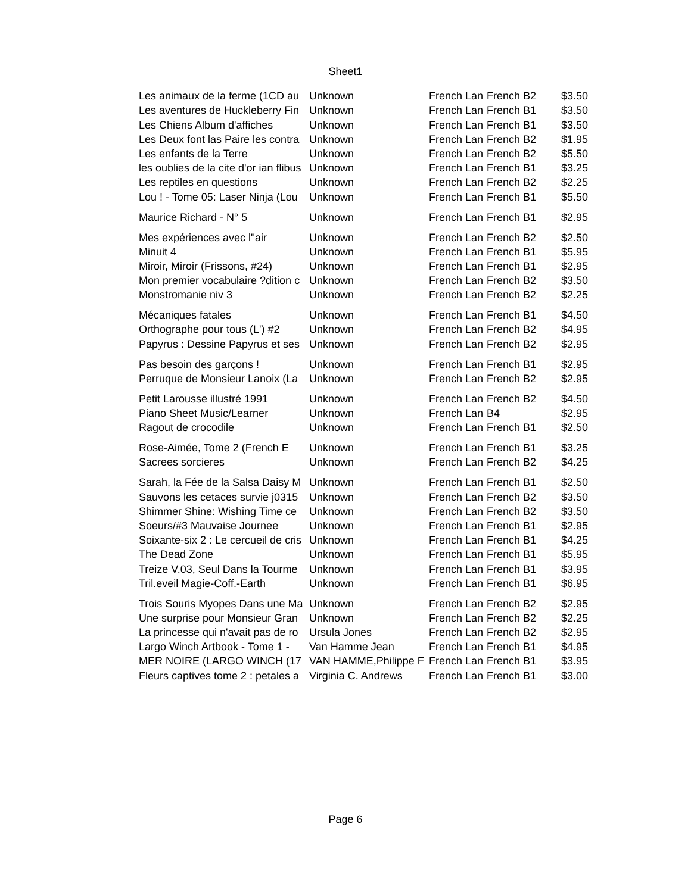Sheet1
| Les animaux de la ferme (1CD au | Unknown | French Lan | French B2 | $3.50 |
| Les aventures de Huckleberry Fin | Unknown | French Lan | French B1 | $3.50 |
| Les Chiens Album d'affiches | Unknown | French Lan | French B1 | $3.50 |
| Les Deux font las Paire les contra | Unknown | French Lan | French B2 | $1.95 |
| Les enfants de la Terre | Unknown | French Lan | French B2 | $5.50 |
| les oublies de la cite d'or ian flibus | Unknown | French Lan | French B1 | $3.25 |
| Les reptiles en questions | Unknown | French Lan | French B2 | $2.25 |
| Lou ! - Tome 05: Laser Ninja (Lou | Unknown | French Lan | French B1 | $5.50 |
| Maurice Richard - N° 5 | Unknown | French Lan | French B1 | $2.95 |
| Mes expériences avec l''air | Unknown | French Lan | French B2 | $2.50 |
| Minuit 4 | Unknown | French Lan | French B1 | $5.95 |
| Miroir, Miroir (Frissons, #24) | Unknown | French Lan | French B1 | $2.95 |
| Mon premier vocabulaire ?dition c | Unknown | French Lan | French B2 | $3.50 |
| Monstromanie niv 3 | Unknown | French Lan | French B2 | $2.25 |
| Mécaniques fatales | Unknown | French Lan | French B1 | $4.50 |
| Orthographe pour tous (L') #2 | Unknown | French Lan | French B2 | $4.95 |
| Papyrus : Dessine Papyrus et ses | Unknown | French Lan | French B2 | $2.95 |
| Pas besoin des garçons ! | Unknown | French Lan | French B1 | $2.95 |
| Perruque de Monsieur Lanoix (La | Unknown | French Lan | French B2 | $2.95 |
| Petit Larousse illustré 1991 | Unknown | French Lan | French B2 | $4.50 |
| Piano Sheet Music/Learner | Unknown | French Lan | B4 | $2.95 |
| Ragout de crocodile | Unknown | French Lan | French B1 | $2.50 |
| Rose-Aimée, Tome 2 (French E | Unknown | French Lan | French B1 | $3.25 |
| Sacrees sorcieres | Unknown | French Lan | French B2 | $4.25 |
| Sarah, la Fée de la Salsa Daisy M | Unknown | French Lan | French B1 | $2.50 |
| Sauvons les cetaces survie j0315 | Unknown | French Lan | French B2 | $3.50 |
| Shimmer Shine: Wishing Time ce | Unknown | French Lan | French B2 | $3.50 |
| Soeurs/#3 Mauvaise Journee | Unknown | French Lan | French B1 | $2.95 |
| Soixante-six 2 : Le cercueil de cris | Unknown | French Lan | French B1 | $4.25 |
| The Dead Zone | Unknown | French Lan | French B1 | $5.95 |
| Treize V.03, Seul Dans la Tourme | Unknown | French Lan | French B1 | $3.95 |
| Tril.eveil Magie-Coff.-Earth | Unknown | French Lan | French B1 | $6.95 |
| Trois Souris Myopes Dans une Ma | Unknown | French Lan | French B2 | $2.95 |
| Une surprise pour Monsieur Gran | Unknown | French Lan | French B2 | $2.25 |
| La princesse qui n'avait pas de ro | Ursula Jones | French Lan | French B2 | $2.95 |
| Largo Winch Artbook - Tome 1 - | Van Hamme Jean | French Lan | French B1 | $4.95 |
| MER NOIRE (LARGO WINCH (17 | VAN HAMME,Philippe F | French Lan | French B1 | $3.95 |
| Fleurs captives tome 2 : petales a | Virginia C. Andrews | French Lan | French B1 | $3.00 |
Page 6